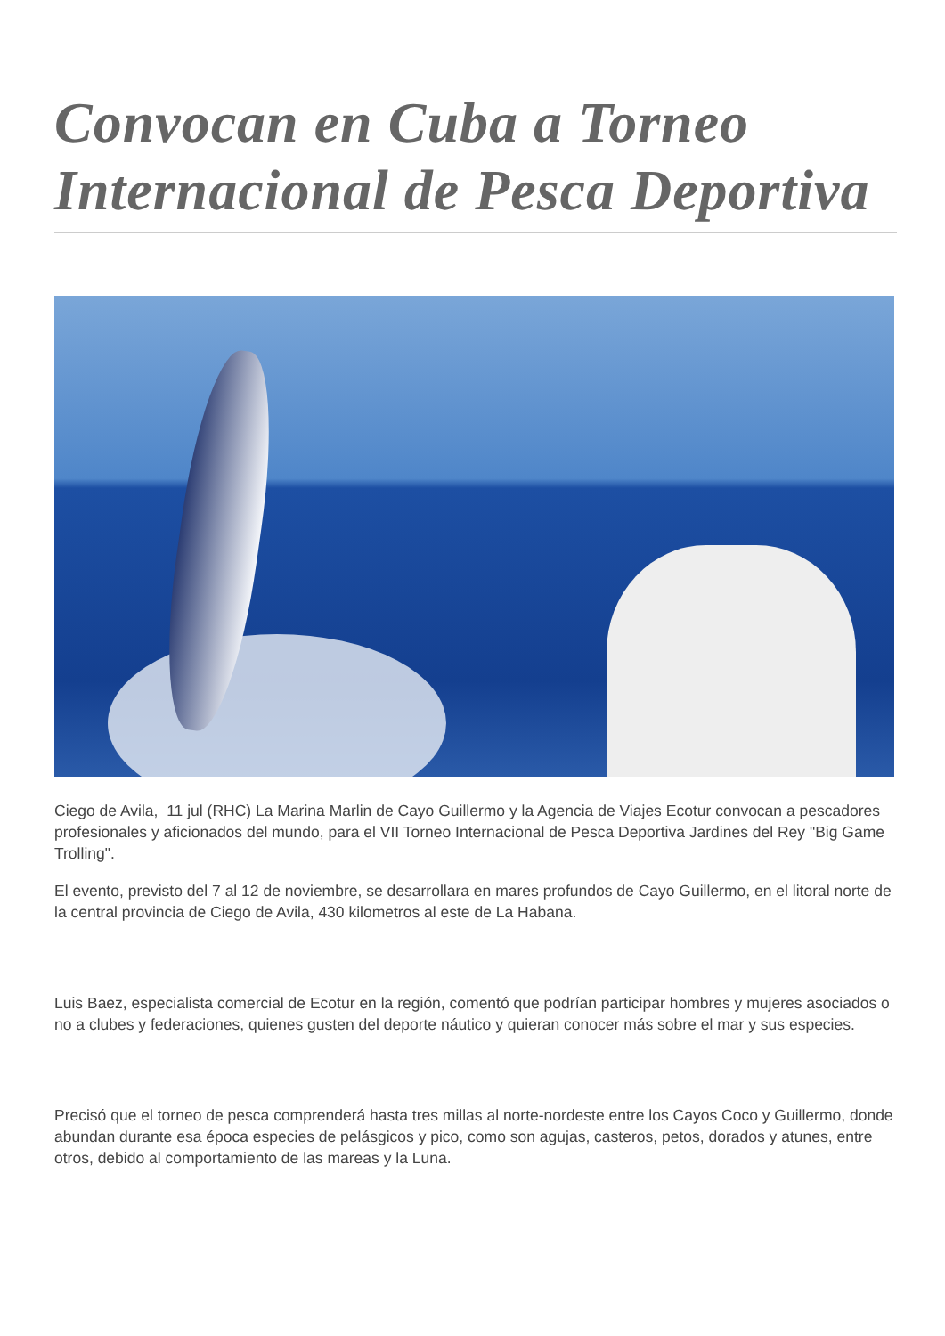Convocan en Cuba a Torneo Internacional de Pesca Deportiva
Ciego de Avila, 11 jul (RHC) La Marina Marlin de Cayo Guillermo y la Agencia de Viajes Ecotur convocan a pescadores profesionales y aficionados del mundo, para el VII Torneo Internacional de Pesca Deportiva Jardines del Rey "Big Game Trolling".
El evento, previsto del 7 al 12 de noviembre, se desarrollara en mares profundos de Cayo Guillermo, en el litoral norte de la central provincia de Ciego de Avila, 430 kilometros al este de La Habana.
Luis Baez, especialista comercial de Ecotur en la región, comentó que podrían participar hombres y mujeres asociados o no a clubes y federaciones, quienes gusten del deporte náutico y quieran conocer más sobre el mar y sus especies.
Precisó que el torneo de pesca comprenderá hasta tres millas al norte-nordeste entre los Cayos Coco y Guillermo, donde abundan durante esa época especies de pelásgicos y pico, como son agujas, casteros, petos, dorados y atunes, entre otros, debido al comportamiento de las mareas y la Luna.